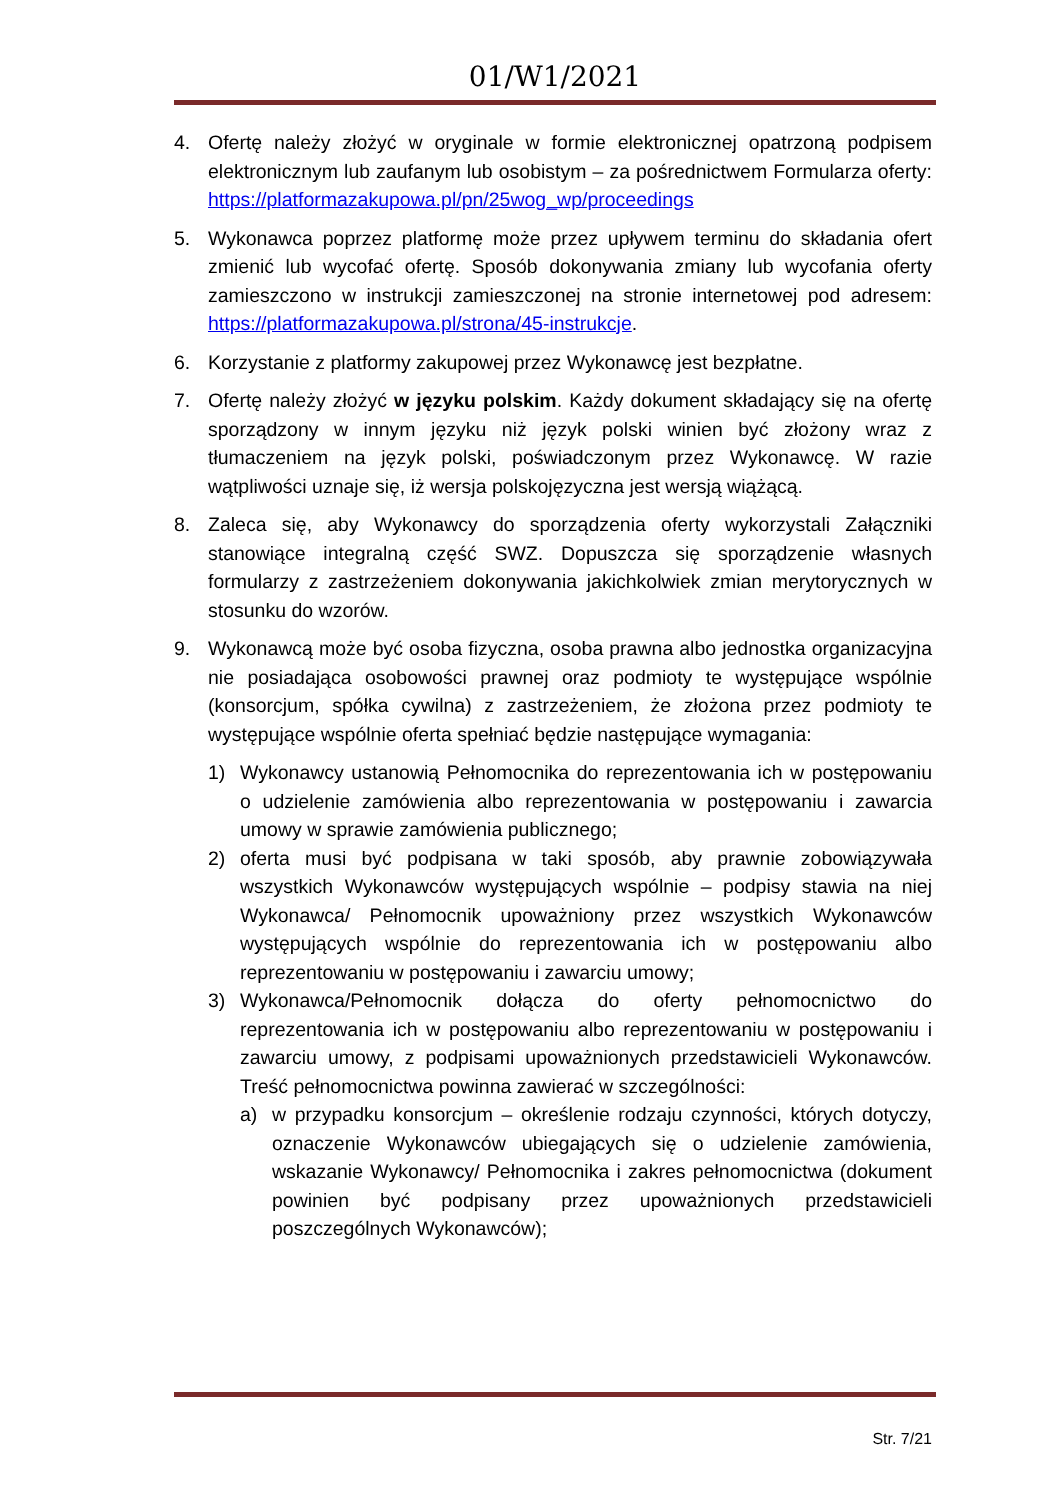01/W1/2021
4. Ofertę należy złożyć w oryginale w formie elektronicznej opatrzoną podpisem elektronicznym lub zaufanym lub osobistym – za pośrednictwem Formularza oferty: https://platformazakupowa.pl/pn/25wog_wp/proceedings
5. Wykonawca poprzez platformę może przez upływem terminu do składania ofert zmienić lub wycofać ofertę. Sposób dokonywania zmiany lub wycofania oferty zamieszczono w instrukcji zamieszczonej na stronie internetowej pod adresem: https://platformazakupowa.pl/strona/45-instrukcje.
6. Korzystanie z platformy zakupowej przez Wykonawcę jest bezpłatne.
7. Ofertę należy złożyć w języku polskim. Każdy dokument składający się na ofertę sporządzony w innym języku niż język polski winien być złożony wraz z tłumaczeniem na język polski, poświadczonym przez Wykonawcę. W razie wątpliwości uznaje się, iż wersja polskojęzyczna jest wersją wiążącą.
8. Zaleca się, aby Wykonawcy do sporządzenia oferty wykorzystali Załączniki stanowiące integralną część SWZ. Dopuszcza się sporządzenie własnych formularzy z zastrzeżeniem dokonywania jakichkolwiek zmian merytorycznych w stosunku do wzorów.
9. Wykonawcą może być osoba fizyczna, osoba prawna albo jednostka organizacyjna nie posiadająca osobowości prawnej oraz podmioty te występujące wspólnie (konsorcjum, spółka cywilna) z zastrzeżeniem, że złożona przez podmioty te występujące wspólnie oferta spełniać będzie następujące wymagania:
1) Wykonawcy ustanowią Pełnomocnika do reprezentowania ich w postępowaniu o udzielenie zamówienia albo reprezentowania w postępowaniu i zawarcia umowy w sprawie zamówienia publicznego;
2) oferta musi być podpisana w taki sposób, aby prawnie zobowiązywała wszystkich Wykonawców występujących wspólnie – podpisy stawia na niej Wykonawca/ Pełnomocnik upoważniony przez wszystkich Wykonawców występujących wspólnie do reprezentowania ich w postępowaniu albo reprezentowaniu w postępowaniu i zawarciu umowy;
3) Wykonawca/Pełnomocnik dołącza do oferty pełnomocnictwo do reprezentowania ich w postępowaniu albo reprezentowaniu w postępowaniu i zawarciu umowy, z podpisami upoważnionych przedstawicieli Wykonawców. Treść pełnomocnictwa powinna zawierać w szczególności:
a) w przypadku konsorcjum – określenie rodzaju czynności, których dotyczy, oznaczenie Wykonawców ubiegających się o udzielenie zamówienia, wskazanie Wykonawcy/ Pełnomocnika i zakres pełnomocnictwa (dokument powinien być podpisany przez upoważnionych przedstawicieli poszczególnych Wykonawców);
Str. 7/21